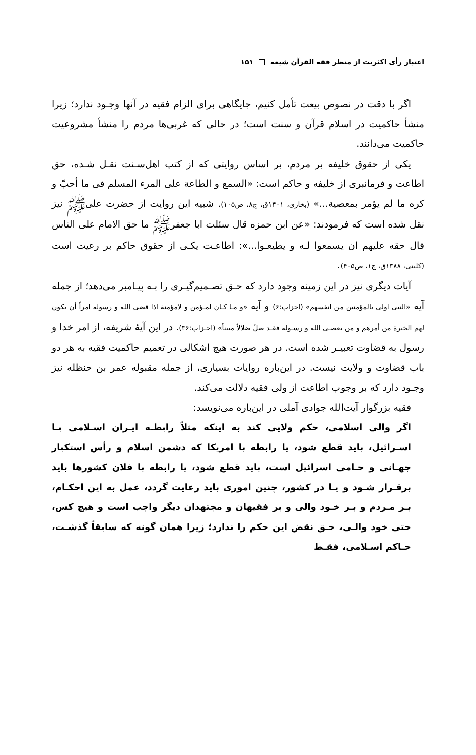اعتبار رأی اکثریت از منظر فقه القرآن شیعه ۱۵۱
اگر با دقت در نصوص بیعت تأمل کنیم، جایگاهی برای الزام فقیه در آنها وجـود ندارد؛ زیرا منشأ حاکمیت در اسلام قرآن و سنت است؛ در حالی که غربی‌ها مردم را منشأ مشروعیت حاکمیت می‌دانند.
یکی از حقوق خلیفه بر مردم، بر اساس روایتی که از کتب اهل‌سـنت نقـل شـده، حق اطاعت و فرمانبری از خلیفه و حاکم است: «السمع و الطاعة علی المرء المسلم فی ما أحبّ و کره ما لم یؤمر بمعصیة...» (بخاری، ۱۴۰۱ق، ج۸، ص۱۰۵). شبیه این روایت از حضرت علیﷺ نیز نقل شده است که فرمودند: «عن ابن حمزه قال سئلت ابا جعفرﷺ ما حق الامام علی الناس قال حقه علیهم ان یسمعوا لـه و یطیعـوا...»: اطاعـت یکـی از حقوق حاکم بر رعیت است (کلینی، ۱۳۸۸ق، ج۱، ص۴۰۵).
آیات دیگری نیز در این زمینه وجود دارد که حـق تصـمیم‌گیـری را بـه پیـامبر می‌دهد؛ از جمله آیه «النبی اولی بالمؤمنین من انفسهم» (احزاب:۶) و آیه «و مـا کـان لمـؤمن و لامؤمنة اذا قضی الله و رسوله امراً أن یکون لهم الخیرة من أمرهم و من یعصـی الله و رسـوله فقـد ضلّ ضلالاً مبیناً» (احـزاب:۳۶). در این آیهٔ شریفه، از امر خدا و رسول به قضاوت تعبیـر شده است. در هر صورت هیچ اشکالی در تعمیم حاکمیت فقیه به هر دو باب قضاوت و ولایت نیست. در این‌باره روایات بسیاری، از جمله مقبوله عمر بن حنظله نیز وجـود دارد که بر وجوب اطاعت از ولی فقیه دلالت می‌کند.
فقیه بزرگوار آیت‌الله جوادی آملی در این‌باره می‌نویسد:
اگر والی اسلامی، حکم ولایی کند به اینکه مثلاً رابطـه ایـران اسـلامی بـا اسـرائیل، باید قطع شود، یا رابطه با امریکا که دشمن اسلام و رأس استکبار جهـانی و حـامی اسرائیل است، باید قطع شود، یا رابطه با فلان کشورها باید برقـرار شـود و یـا در کشور، چنین اموری باید رعایت گردد، عمل به این احکـام، بـر مـردم و بـر خـود والی و بر فقیهان و مجتهدان دیگر واجب است و هیچ کس، حتی خود والـی، حـق نقض این حکم را ندارد؛ زیرا همان گونه که سابقاً گذشـت، حـاکم اسـلامی، فقـط